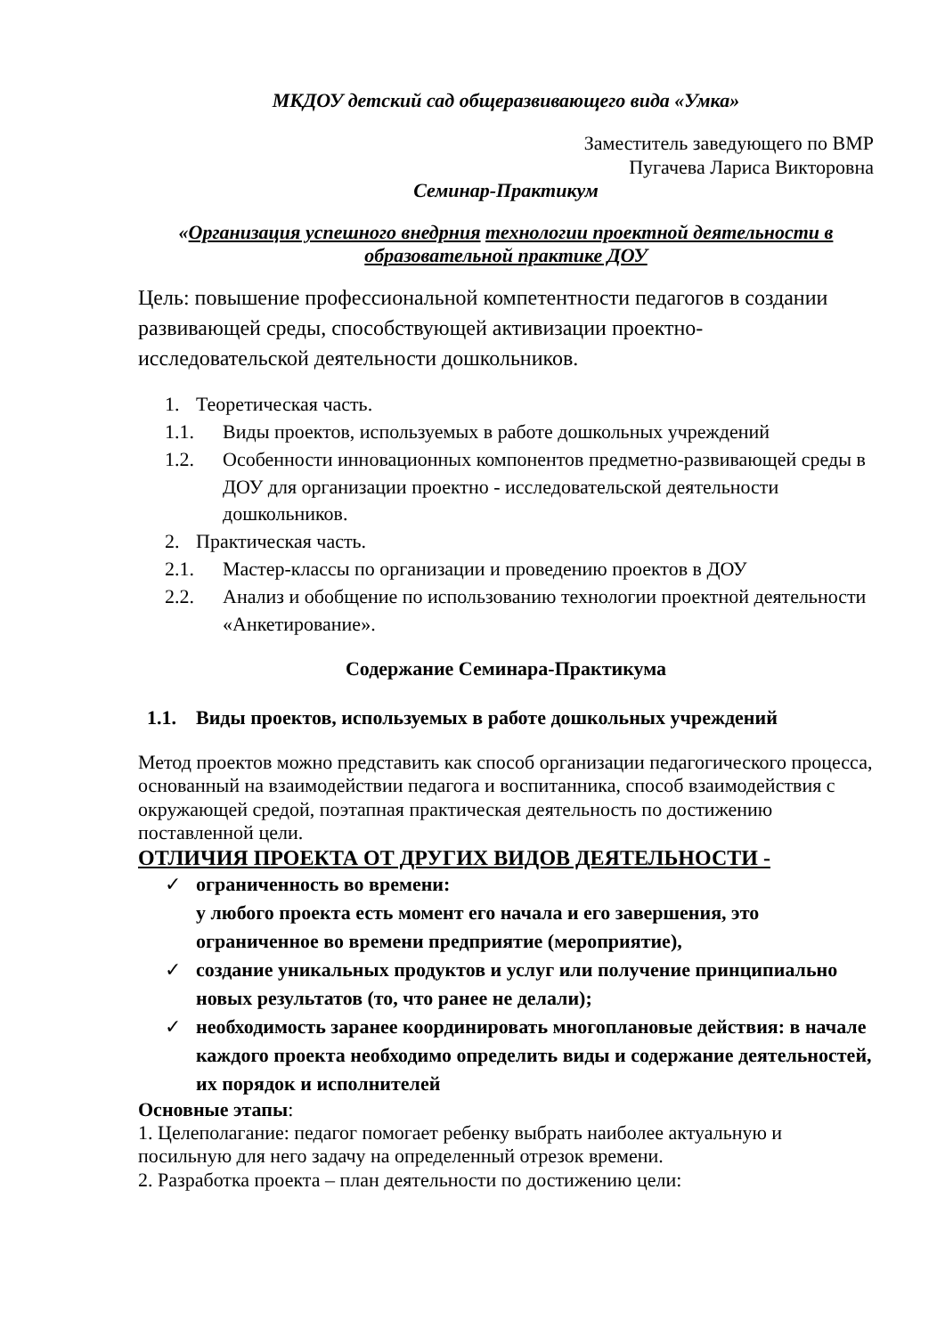МКДОУ детский сад общеразвивающего вида «Умка»
Заместитель заведующего по ВМР
Пугачева Лариса Викторовна
Семинар-Практикум
«Организация успешного внедрния технологии проектной деятельности в образовательной практике ДОУ
Цель: повышение профессиональной компетентности педагогов в создании развивающей среды, способствующей активизации проектно-исследовательской деятельности дошкольников.
1. Теоретическая часть.
1.1. Виды проектов, используемых в работе дошкольных учреждений
1.2. Особенности инновационных компонентов предметно-развивающей среды в ДОУ для организации проектно - исследовательской деятельности дошкольников.
2. Практическая часть.
2.1. Мастер-классы по организации и проведению проектов в ДОУ
2.2. Анализ и обобщение по использованию технологии проектной деятельности «Анкетирование».
Содержание Семинара-Практикума
1.1. Виды проектов, используемых в работе дошкольных учреждений
Метод проектов можно представить как способ организации педагогического процесса, основанный на взаимодействии педагога и воспитанника, способ взаимодействия с окружающей средой, поэтапная практическая деятельность по достижению поставленной цели.
ОТЛИЧИЯ ПРОЕКТА ОТ ДРУГИХ ВИДОВ ДЕЯТЕЛЬНОСТИ -
✓ ограниченность во времени:
у любого проекта есть момент его начала и его завершения, это ограниченное во времени предприятие (мероприятие),
✓ создание уникальных продуктов и услуг или получение принципиально новых результатов (то, что ранее не делали);
✓ необходимость заранее координировать многоплановые действия: в начале каждого проекта необходимо определить виды и содержание деятельностей, их порядок и исполнителей
Основные этапы:
1. Целеполагание: педагог помогает ребенку выбрать наиболее актуальную и посильную для него задачу на определенный отрезок времени.
2. Разработка проекта – план деятельности по достижению цели: